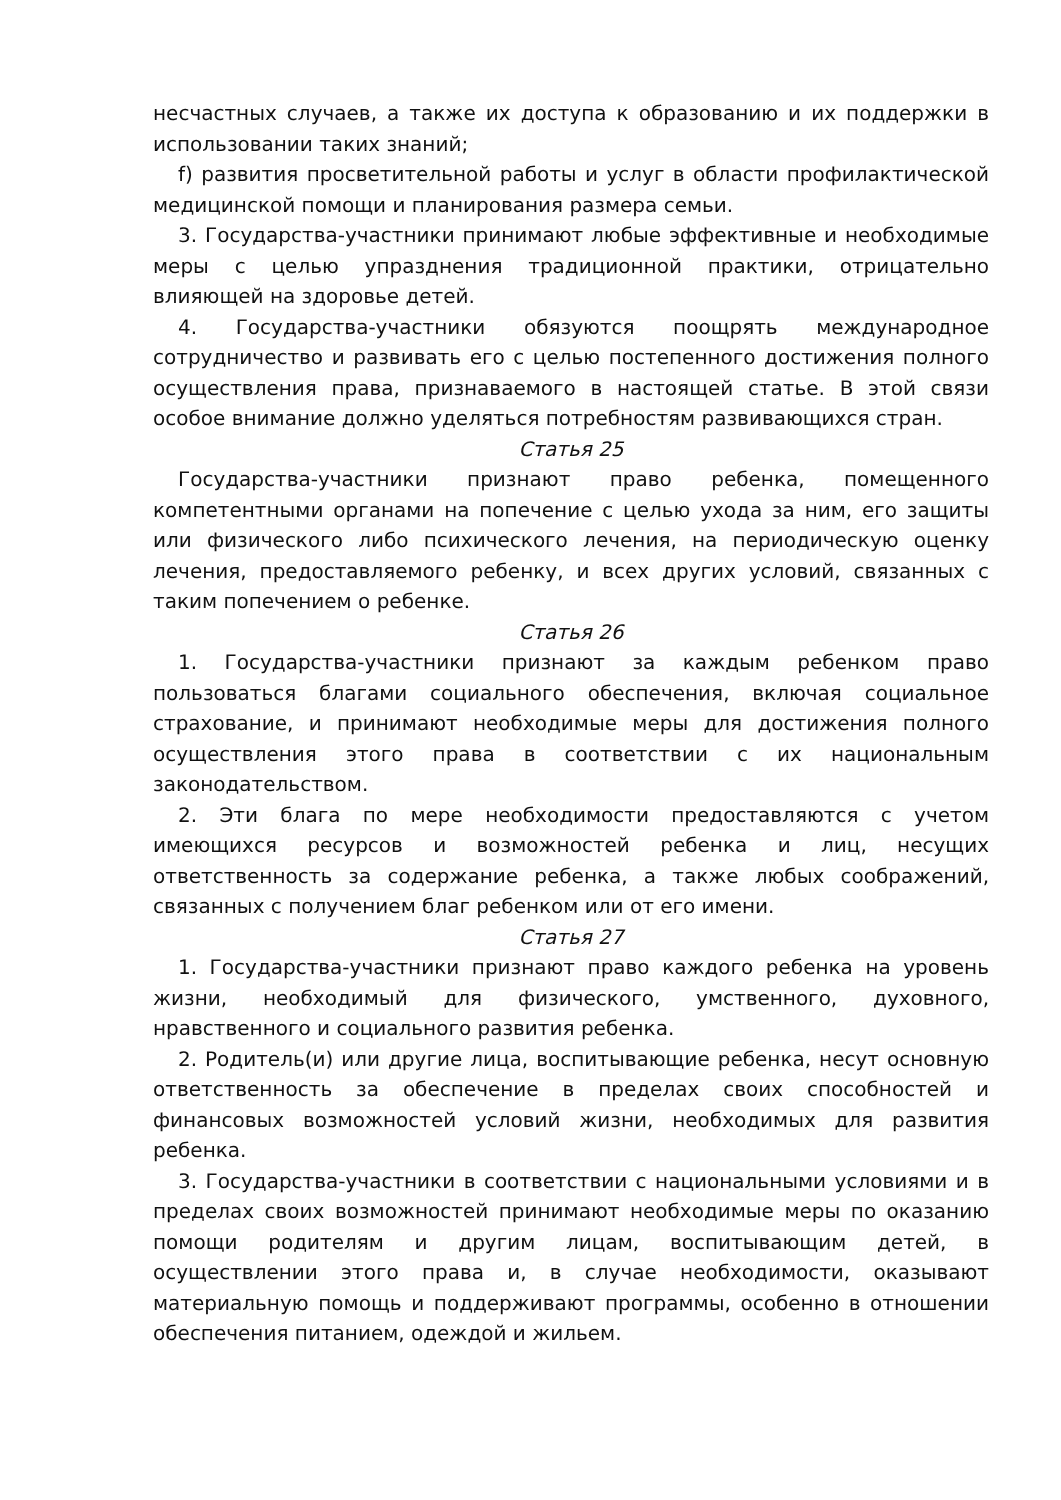несчастных случаев, а также их доступа к образованию и их поддержки в использовании таких знаний;
f) развития просветительной работы и услуг в области профилактической медицинской помощи и планирования размера семьи.
3. Государства-участники принимают любые эффективные и необходимые меры с целью упразднения традиционной практики, отрицательно влияющей на здоровье детей.
4. Государства-участники обязуются поощрять международное сотрудничество и развивать его с целью постепенного достижения полного осуществления права, признаваемого в настоящей статье. В этой связи особое внимание должно уделяться потребностям развивающихся стран.
Статья 25
Государства-участники признают право ребенка, помещенного компетентными органами на попечение с целью ухода за ним, его защиты или физического либо психического лечения, на периодическую оценку лечения, предоставляемого ребенку, и всех других условий, связанных с таким попечением о ребенке.
Статья 26
1. Государства-участники признают за каждым ребенком право пользоваться благами социального обеспечения, включая социальное страхование, и принимают необходимые меры для достижения полного осуществления этого права в соответствии с их национальным законодательством.
2. Эти блага по мере необходимости предоставляются с учетом имеющихся ресурсов и возможностей ребенка и лиц, несущих ответственность за содержание ребенка, а также любых соображений, связанных с получением благ ребенком или от его имени.
Статья 27
1. Государства-участники признают право каждого ребенка на уровень жизни, необходимый для физического, умственного, духовного, нравственного и социального развития ребенка.
2. Родитель(и) или другие лица, воспитывающие ребенка, несут основную ответственность за обеспечение в пределах своих способностей и финансовых возможностей условий жизни, необходимых для развития ребенка.
3. Государства-участники в соответствии с национальными условиями и в пределах своих возможностей принимают необходимые меры по оказанию помощи родителям и другим лицам, воспитывающим детей, в осуществлении этого права и, в случае необходимости, оказывают материальную помощь и поддерживают программы, особенно в отношении обеспечения питанием, одеждой и жильем.